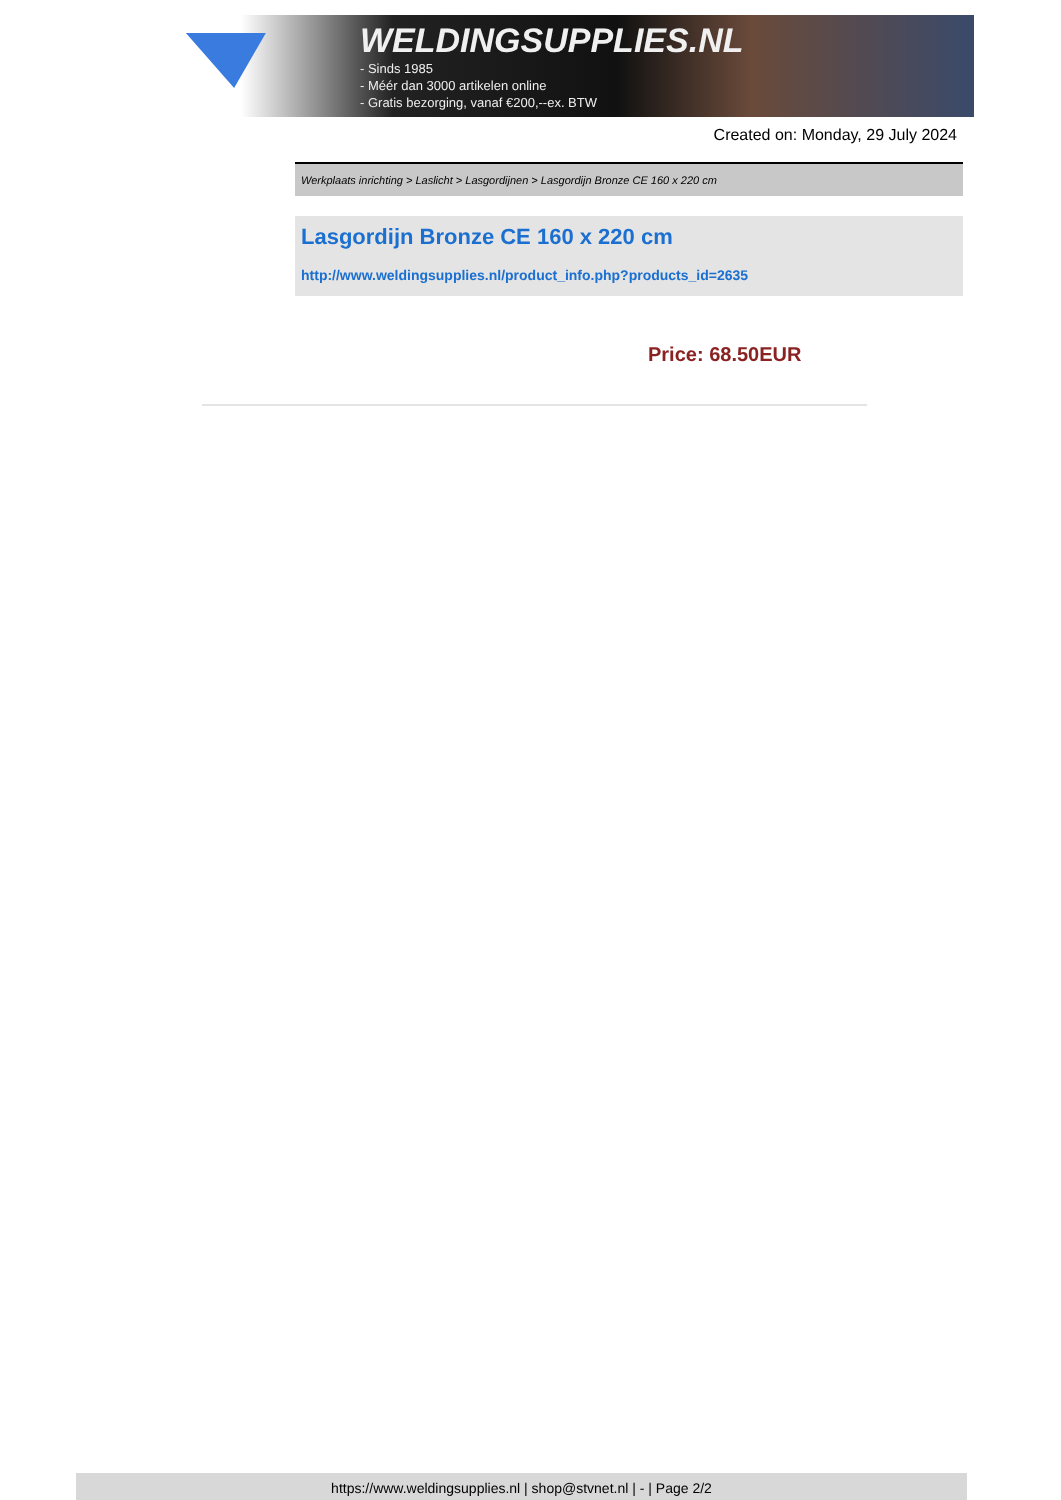WELDINGSUPPLIES.NL
- Sinds 1985
- Méér dan 3000 artikelen online
- Gratis bezorging, vanaf €200,--ex. BTW
Created on: Monday, 29 July 2024
Werkplaats inrichting > Laslicht > Lasgordijnen > Lasgordijn Bronze CE 160 x 220 cm
Lasgordijn Bronze CE 160 x 220 cm
http://www.weldingsupplies.nl/product_info.php?products_id=2635
Price: 68.50EUR
https://www.weldingsupplies.nl | shop@stvnet.nl | - | Page 2/2